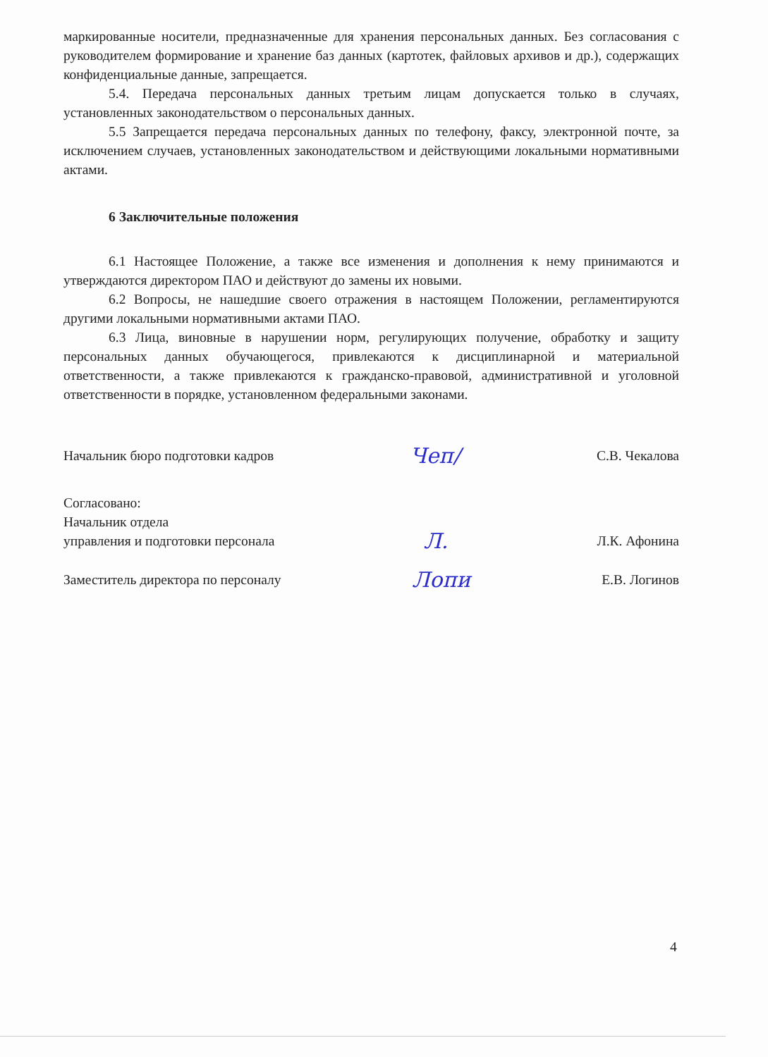маркированные носители, предназначенные для хранения персональных данных. Без согласования с руководителем формирование и хранение баз данных (картотек, файловых архивов и др.), содержащих конфиденциальные данные, запрещается.
5.4. Передача персональных данных третьим лицам допускается только в случаях, установленных законодательством о персональных данных.
5.5 Запрещается передача персональных данных по телефону, факсу, электронной почте, за исключением случаев, установленных законодательством и действующими локальными нормативными актами.
6 Заключительные положения
6.1 Настоящее Положение, а также все изменения и дополнения к нему принимаются и утверждаются директором ПАО и действуют до замены их новыми.
6.2 Вопросы, не нашедшие своего отражения в настоящем Положении, регламентируются другими локальными нормативными актами ПАО.
6.3 Лица, виновные в нарушении норм, регулирующих получение, обработку и защиту персональных данных обучающегося, привлекаются к дисциплинарной и материальной ответственности, а также привлекаются к гражданско-правовой, административной и уголовной ответственности в порядке, установленном федеральными законами.
Начальник бюро подготовки кадров Чеп/ С.В. Чекалова
Согласовано:
Начальник отдела
управления и подготовки персонала Л. Л.К. Афонина
Заместитель директора по персоналу Лопи Е.В. Логинов
4